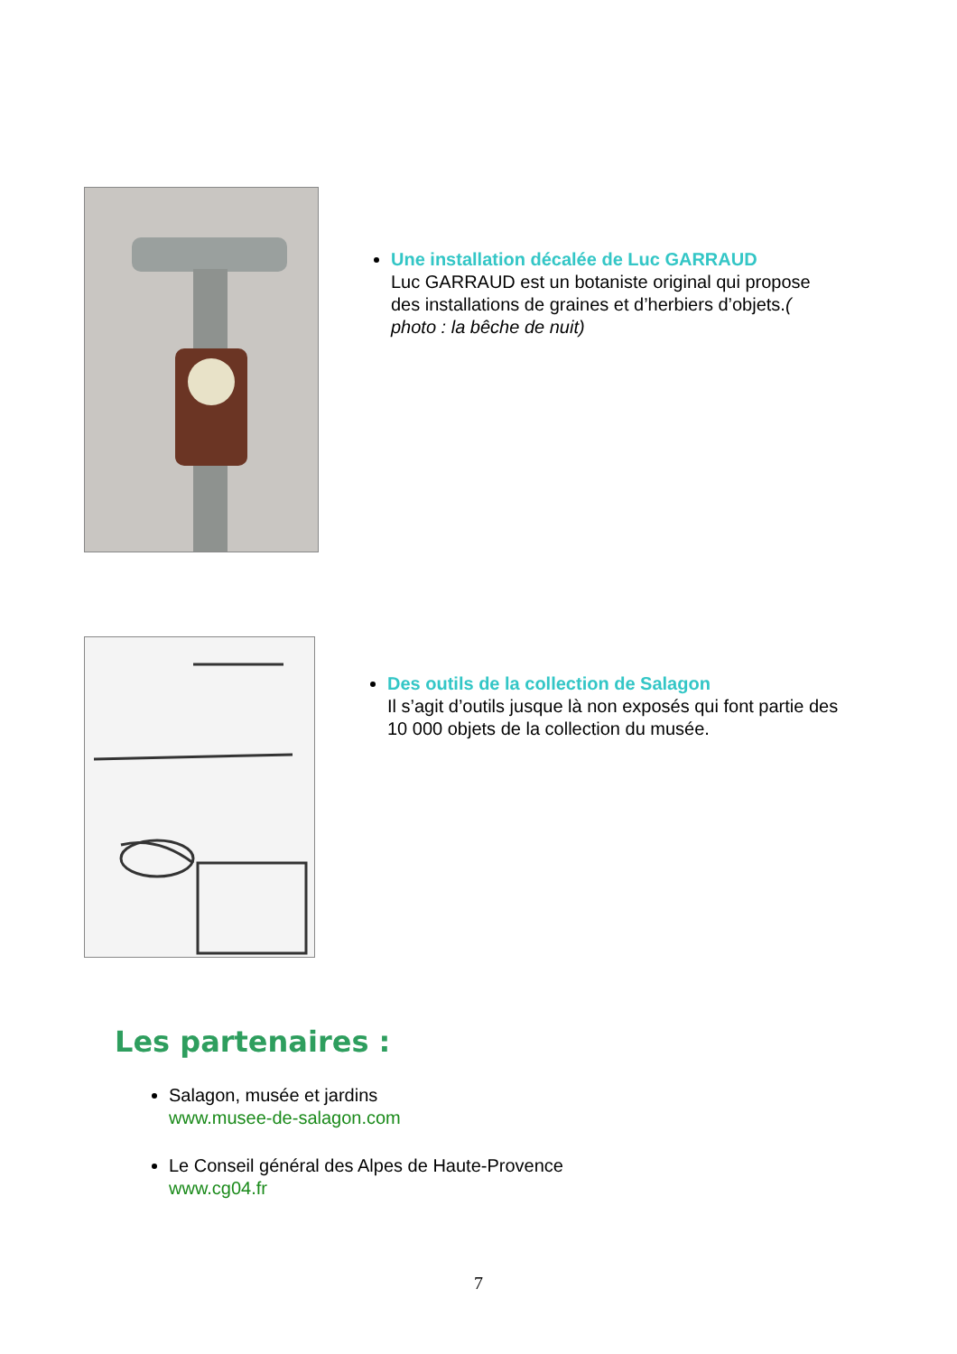Une installation décalée de Luc GARRAUD
Luc GARRAUD est un botaniste original qui propose des installations de graines et d’herbiers d’objets.( photo : la bêche de nuit)
Des outils de la collection de Salagon
Il s’agit d’outils jusque là non exposés qui font partie des 10 000 objets de la collection du musée.
Les partenaires :
Salagon, musée et jardins
www.musee-de-salagon.com
Le Conseil général des Alpes de Haute-Provence
www.cg04.fr
7